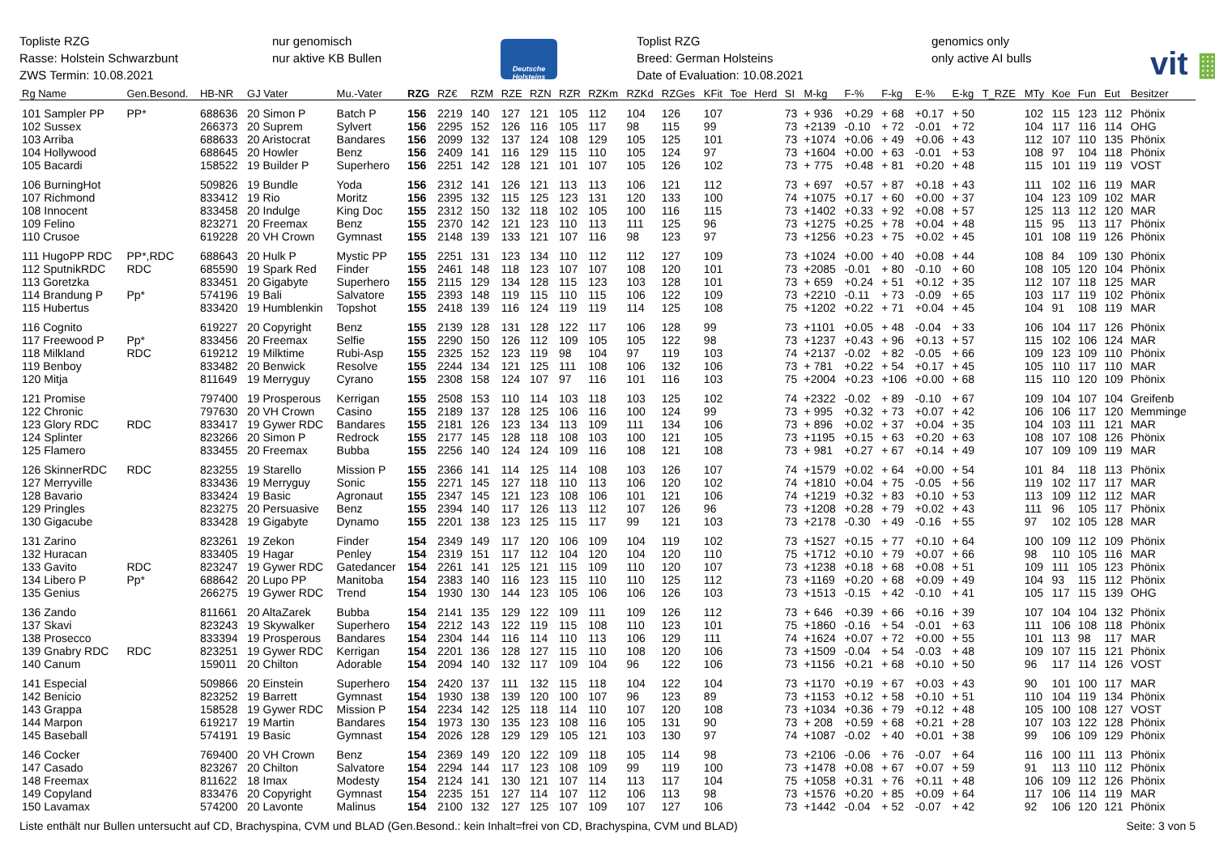Topliste RZG
Rasse: Holstein Schwarzbunt
ZWS Termin: 10.08.2021
nur genomisch
nur aktive KB Bullen
Deutsche Holsteins
Toplist RZG
Breed: German Holsteins
Date of Evaluation: 10.08.2021
genomics only
only active AI bulls
vit ▦
| Rg Name | Gen.Besond. | HB-NR | GJ Vater | Mu.-Vater | RZG | RZ€ | RZM | RZE | RZN | RZR | RZKm | RZKd | RZGes | KFit | Toe | Herd | SI | M-kg | F-% | F-kg | E-% | E-kg | T_RZE | MTy | Koe | Fun | Eut | Besitzer |
| --- | --- | --- | --- | --- | --- | --- | --- | --- | --- | --- | --- | --- | --- | --- | --- | --- | --- | --- | --- | --- | --- | --- | --- | --- | --- | --- | --- | --- |
| 101 Sampler PP | PP* | 688636 | 20 Simon P | Batch P | 156 | 2219 | 140 | 127 | 121 | 105 | 112 | 104 | 126 | 107 | | | 73 | + 936 | +0.29 | + 68 | +0.17 | + 50 | | 102 | 115 | 123 | 112 | Phönix |
| 102 Sussex | | 266373 | 20 Suprem | Sylvert | 156 | 2295 | 152 | 126 | 116 | 105 | 117 | 98 | 115 | 99 | | | 73 | +2139 | -0.10 | + 72 | -0.01 | + 72 | | 104 | 117 | 116 | 114 | OHG |
| 103 Arriba | | 688633 | 20 Aristocrat | Bandares | 156 | 2099 | 132 | 137 | 124 | 108 | 129 | 105 | 125 | 101 | | | 73 | +1074 | +0.06 | + 49 | +0.06 | + 43 | | 112 | 107 | 110 | 135 | Phönix |
| 104 Hollywood | | 688645 | 20 Howler | Benz | 156 | 2409 | 141 | 116 | 129 | 115 | 110 | 105 | 124 | 97 | | | 73 | +1604 | +0.00 | + 63 | -0.01 | + 53 | | 108 | 97 | 104 | 118 | Phönix |
| 105 Bacardi | | 158522 | 19 Builder P | Superhero | 156 | 2251 | 142 | 128 | 121 | 101 | 107 | 105 | 126 | 102 | | | 73 | + 775 | +0.48 | + 81 | +0.20 | + 48 | | 115 | 101 | 119 | 119 | VOST |
| 106 BurningHot | | 509826 | 19 Bundle | Yoda | 156 | 2312 | 141 | 126 | 121 | 113 | 113 | 106 | 121 | 112 | | | 73 | + 697 | +0.57 | + 87 | +0.18 | + 43 | | 111 | 102 | 116 | 119 | MAR |
| 107 Richmond | | 833412 | 19 Rio | Moritz | 156 | 2395 | 132 | 115 | 125 | 123 | 131 | 120 | 133 | 100 | | | 74 | +1075 | +0.17 | + 60 | +0.00 | + 37 | | 104 | 123 | 109 | 102 | MAR |
| 108 Innocent | | 833458 | 20 Indulge | King Doc | 155 | 2312 | 150 | 132 | 118 | 102 | 105 | 100 | 116 | 115 | | | 73 | +1402 | +0.33 | + 92 | +0.08 | + 57 | | 125 | 113 | 112 | 120 | MAR |
| 109 Felino | | 823271 | 20 Freemax | Benz | 155 | 2370 | 142 | 121 | 123 | 110 | 113 | 111 | 125 | 96 | | | 73 | +1275 | +0.25 | + 78 | +0.04 | + 48 | | 115 | 95 | 113 | 117 | Phönix |
| 110 Crusoe | | 619228 | 20 VH Crown | Gymnast | 155 | 2148 | 139 | 133 | 121 | 107 | 116 | 98 | 123 | 97 | | | 73 | +1256 | +0.23 | + 75 | +0.02 | + 45 | | 101 | 108 | 119 | 126 | Phönix |
| 111 HugoPP RDC | PP*,RDC | 688643 | 20 Hulk P | Mystic PP | 155 | 2251 | 131 | 123 | 134 | 110 | 112 | 112 | 127 | 109 | | | 73 | +1024 | +0.00 | + 40 | +0.08 | + 44 | | 108 | 84 | 109 | 130 | Phönix |
| 112 SputnikRDC | RDC | 685590 | 19 Spark Red | Finder | 155 | 2461 | 148 | 118 | 123 | 107 | 107 | 108 | 120 | 101 | | | 73 | +2085 | -0.01 | + 80 | -0.10 | + 60 | | 108 | 105 | 120 | 104 | Phönix |
| 113 Goretzka | | 833451 | 20 Gigabyte | Superhero | 155 | 2115 | 129 | 134 | 128 | 115 | 123 | 103 | 128 | 101 | | | 73 | + 659 | +0.24 | + 51 | +0.12 | + 35 | | 112 | 107 | 118 | 125 | MAR |
| 114 Brandung P | Pp* | 574196 | 19 Bali | Salvatore | 155 | 2393 | 148 | 119 | 115 | 110 | 115 | 106 | 122 | 109 | | | 73 | +2210 | -0.11 | + 73 | -0.09 | + 65 | | 103 | 117 | 119 | 102 | Phönix |
| 115 Hubertus | | 833420 | 19 Humblenkin | Topshot | 155 | 2418 | 139 | 116 | 124 | 119 | 119 | 114 | 125 | 108 | | | 75 | +1202 | +0.22 | + 71 | +0.04 | + 45 | | 104 | 91 | 108 | 119 | MAR |
| 116 Cognito | | 619227 | 20 Copyright | Benz | 155 | 2139 | 128 | 131 | 128 | 122 | 117 | 106 | 128 | 99 | | | 73 | +1101 | +0.05 | + 48 | -0.04 | + 33 | | 106 | 104 | 117 | 126 | Phönix |
| 117 Freewood P | Pp* | 833456 | 20 Freemax | Selfie | 155 | 2290 | 150 | 126 | 112 | 109 | 105 | 105 | 122 | 98 | | | 73 | +1237 | +0.43 | + 96 | +0.13 | + 57 | | 115 | 102 | 106 | 124 | MAR |
| 118 Milkland | RDC | 619212 | 19 Milktime | Rubi-Asp | 155 | 2325 | 152 | 123 | 119 | 98 | 104 | 97 | 119 | 103 | | | 74 | +2137 | -0.02 | + 82 | -0.05 | + 66 | | 109 | 123 | 109 | 110 | Phönix |
| 119 Benboy | | 833482 | 20 Benwick | Resolve | 155 | 2244 | 134 | 121 | 125 | 111 | 108 | 106 | 132 | 106 | | | 73 | + 781 | +0.22 | + 54 | +0.17 | + 45 | | 105 | 110 | 117 | 110 | MAR |
| 120 Mitja | | 811649 | 19 Merryguy | Cyrano | 155 | 2308 | 158 | 124 | 107 | 97 | 116 | 101 | 116 | 103 | | | 75 | +2004 | +0.23 | +106 | +0.00 | + 68 | | 115 | 110 | 120 | 109 | Phönix |
| 121 Promise | | 797400 | 19 Prosperous | Kerrigan | 155 | 2508 | 153 | 110 | 114 | 103 | 118 | 103 | 125 | 102 | | | 74 | +2322 | -0.02 | + 89 | -0.10 | + 67 | | 109 | 104 | 107 | 104 | Greifenb |
| 122 Chronic | | 797630 | 20 VH Crown | Casino | 155 | 2189 | 137 | 128 | 125 | 106 | 116 | 100 | 124 | 99 | | | 73 | + 995 | +0.32 | + 73 | +0.07 | + 42 | | 106 | 106 | 117 | 120 | Memminge |
| 123 Glory RDC | RDC | 833417 | 19 Gywer RDC | Bandares | 155 | 2181 | 126 | 123 | 134 | 113 | 109 | 111 | 134 | 106 | | | 73 | + 896 | +0.02 | + 37 | +0.04 | + 35 | | 104 | 103 | 111 | 121 | MAR |
| 124 Splinter | | 823266 | 20 Simon P | Redrock | 155 | 2177 | 145 | 128 | 118 | 108 | 103 | 100 | 121 | 105 | | | 73 | +1195 | +0.15 | + 63 | +0.20 | + 63 | | 108 | 107 | 108 | 126 | Phönix |
| 125 Flamero | | 833455 | 20 Freemax | Bubba | 155 | 2256 | 140 | 124 | 124 | 109 | 116 | 108 | 121 | 108 | | | 73 | + 981 | +0.27 | + 67 | +0.14 | + 49 | | 107 | 109 | 109 | 119 | MAR |
| 126 SkinnerRDC | RDC | 823255 | 19 Starello | Mission P | 155 | 2366 | 141 | 114 | 125 | 114 | 108 | 103 | 126 | 107 | | | 74 | +1579 | +0.02 | + 64 | +0.00 | + 54 | | 101 | 84 | 118 | 113 | Phönix |
| 127 Merryville | | 833436 | 19 Merryguy | Sonic | 155 | 2271 | 145 | 127 | 118 | 110 | 113 | 106 | 120 | 102 | | | 74 | +1810 | +0.04 | + 75 | -0.05 | + 56 | | 119 | 102 | 117 | 117 | MAR |
| 128 Bavario | | 833424 | 19 Basic | Agronaut | 155 | 2347 | 145 | 121 | 123 | 108 | 106 | 101 | 121 | 106 | | | 74 | +1219 | +0.32 | + 83 | +0.10 | + 53 | | 113 | 109 | 112 | 112 | MAR |
| 129 Pringles | | 823275 | 20 Persuasive | Benz | 155 | 2394 | 140 | 117 | 126 | 113 | 112 | 107 | 126 | 96 | | | 73 | +1208 | +0.28 | + 79 | +0.02 | + 43 | | 111 | 96 | 105 | 117 | Phönix |
| 130 Gigacube | | 833428 | 19 Gigabyte | Dynamo | 155 | 2201 | 138 | 123 | 125 | 115 | 117 | 99 | 121 | 103 | | | 73 | +2178 | -0.30 | + 49 | -0.16 | + 55 | | 97 | 102 | 105 | 128 | MAR |
| 131 Zarino | | 823261 | 19 Zekon | Finder | 154 | 2349 | 149 | 117 | 120 | 106 | 109 | 104 | 119 | 102 | | | 73 | +1527 | +0.15 | + 77 | +0.10 | + 64 | | 100 | 109 | 112 | 109 | Phönix |
| 132 Huracan | | 833405 | 19 Hagar | Penley | 154 | 2319 | 151 | 117 | 112 | 104 | 120 | 104 | 120 | 110 | | | 75 | +1712 | +0.10 | + 79 | +0.07 | + 66 | | 98 | 110 | 105 | 116 | MAR |
| 133 Gavito | RDC | 823247 | 19 Gywer RDC | Gatedancer | 154 | 2261 | 141 | 125 | 121 | 115 | 109 | 110 | 120 | 107 | | | 73 | +1238 | +0.18 | + 68 | +0.08 | + 51 | | 109 | 111 | 105 | 123 | Phönix |
| 134 Libero P | Pp* | 688642 | 20 Lupo PP | Manitoba | 154 | 2383 | 140 | 116 | 123 | 115 | 110 | 110 | 125 | 112 | | | 73 | +1169 | +0.20 | + 68 | +0.09 | + 49 | | 104 | 93 | 115 | 112 | Phönix |
| 135 Genius | | 266275 | 19 Gywer RDC | Trend | 154 | 1930 | 130 | 144 | 123 | 105 | 106 | 106 | 126 | 103 | | | 73 | +1513 | -0.15 | + 42 | -0.10 | + 41 | | 105 | 117 | 115 | 139 | OHG |
| 136 Zando | | 811661 | 20 AltaZarek | Bubba | 154 | 2141 | 135 | 129 | 122 | 109 | 111 | 109 | 126 | 112 | | | 73 | + 646 | +0.39 | + 66 | +0.16 | + 39 | | 107 | 104 | 104 | 132 | Phönix |
| 137 Skavi | | 823243 | 19 Skywalker | Superhero | 154 | 2212 | 143 | 122 | 119 | 115 | 108 | 110 | 123 | 101 | | | 75 | +1860 | -0.16 | + 54 | -0.01 | + 63 | | 111 | 106 | 108 | 118 | Phönix |
| 138 Prosecco | | 833394 | 19 Prosperous | Bandares | 154 | 2304 | 144 | 116 | 114 | 110 | 113 | 106 | 129 | 111 | | | 74 | +1624 | +0.07 | + 72 | +0.00 | + 55 | | 101 | 113 | 98 | 117 | MAR |
| 139 Gnabry RDC | RDC | 823251 | 19 Gywer RDC | Kerrigan | 154 | 2201 | 136 | 128 | 127 | 115 | 110 | 108 | 120 | 106 | | | 73 | +1509 | -0.04 | + 54 | -0.03 | + 48 | | 109 | 107 | 115 | 121 | Phönix |
| 140 Canum | | 159011 | 20 Chilton | Adorable | 154 | 2094 | 140 | 132 | 117 | 109 | 104 | 96 | 122 | 106 | | | 73 | +1156 | +0.21 | + 68 | +0.10 | + 50 | | 96 | 117 | 114 | 126 | VOST |
| 141 Especial | | 509866 | 20 Einstein | Superhero | 154 | 2420 | 137 | 111 | 132 | 115 | 118 | 104 | 122 | 104 | | | 73 | +1170 | +0.19 | + 67 | +0.03 | + 43 | | 90 | 101 | 100 | 117 | MAR |
| 142 Benicio | | 823252 | 19 Barrett | Gymnast | 154 | 1930 | 138 | 139 | 120 | 100 | 107 | 96 | 123 | 89 | | | 73 | +1153 | +0.12 | + 58 | +0.10 | + 51 | | 110 | 104 | 119 | 134 | Phönix |
| 143 Grappa | | 158528 | 19 Gywer RDC | Mission P | 154 | 2234 | 142 | 125 | 118 | 114 | 110 | 107 | 120 | 108 | | | 73 | +1034 | +0.36 | + 79 | +0.12 | + 48 | | 105 | 100 | 108 | 127 | VOST |
| 144 Marpon | | 619217 | 19 Martin | Bandares | 154 | 1973 | 130 | 135 | 123 | 108 | 116 | 105 | 131 | 90 | | | 73 | + 208 | +0.59 | + 68 | +0.21 | + 28 | | 107 | 103 | 122 | 128 | Phönix |
| 145 Baseball | | 574191 | 19 Basic | Gymnast | 154 | 2026 | 128 | 129 | 129 | 105 | 121 | 103 | 130 | 97 | | | 74 | +1087 | -0.02 | + 40 | +0.01 | + 38 | | 99 | 106 | 109 | 129 | Phönix |
| 146 Cocker | | 769400 | 20 VH Crown | Benz | 154 | 2369 | 149 | 120 | 122 | 109 | 118 | 105 | 114 | 98 | | | 73 | +2106 | -0.06 | + 76 | -0.07 | + 64 | | 116 | 100 | 111 | 113 | Phönix |
| 147 Casado | | 823267 | 20 Chilton | Salvatore | 154 | 2294 | 144 | 117 | 123 | 108 | 109 | 99 | 119 | 100 | | | 73 | +1478 | +0.08 | + 67 | +0.07 | + 59 | | 91 | 113 | 110 | 112 | Phönix |
| 148 Freemax | | 811622 | 18 Imax | Modesty | 154 | 2124 | 141 | 130 | 121 | 107 | 114 | 113 | 117 | 104 | | | 75 | +1058 | +0.31 | + 76 | +0.11 | + 48 | | 106 | 109 | 112 | 126 | Phönix |
| 149 Copyland | | 833476 | 20 Copyright | Gymnast | 154 | 2235 | 151 | 127 | 114 | 107 | 112 | 106 | 113 | 98 | | | 73 | +1576 | +0.20 | + 85 | +0.09 | + 64 | | 117 | 106 | 114 | 119 | MAR |
| 150 Lavamax | | 574200 | 20 Lavonte | Malinus | 154 | 2100 | 132 | 127 | 125 | 107 | 109 | 107 | 127 | 106 | | | 73 | +1442 | -0.04 | + 52 | -0.07 | + 42 | | 92 | 106 | 120 | 121 | Phönix |
Liste enthält nur Bullen untersucht auf CD, Brachyspina, CVM und BLAD (Gen.Besond.: kein Inhalt=frei von CD, Brachyspina, CVM und BLAD) Seite: 3 von 5